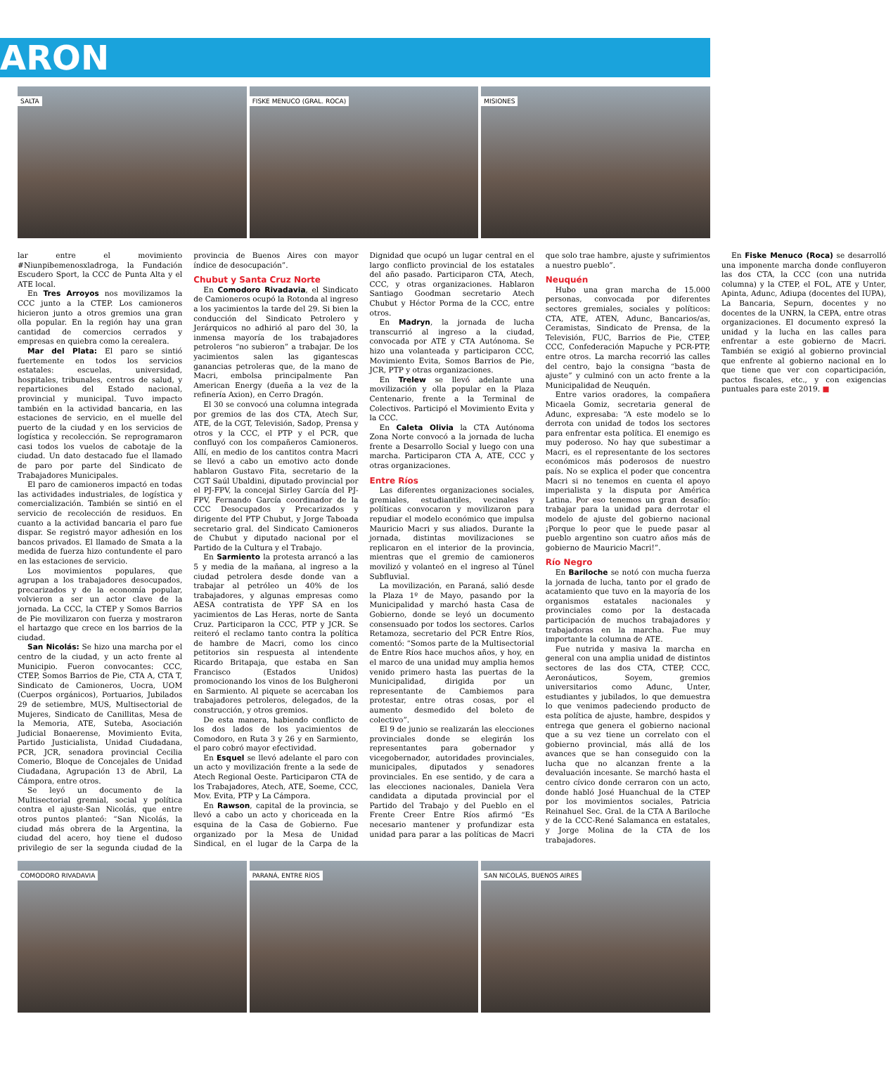ARON
SALTA FISKE MENUCO (GRAL. ROCA) MISIONES
lar entre el movimiento #Niunpibemenosxladroga, la Fundación Escudero Sport, la CCC de Punta Alta y el ATE local.
En Tres Arroyos nos movilizamos la CCC junto a la CTEP. Los camioneros hicieron junto a otros gremios una gran olla popular. En la región hay una gran cantidad de comercios cerrados y empresas en quiebra como la cerealera.
Mar del Plata: El paro se sintió fuertemente en todos los servicios estatales: escuelas, universidad, hospitales, tribunales, centros de salud, y reparticiones del Estado nacional, provincial y municipal. Tuvo impacto también en la actividad bancaria, en las estaciones de servicio, en el muelle del puerto de la ciudad y en los servicios de logística y recolección. Se reprogramaron casi todos los vuelos de cabotaje de la ciudad. Un dato destacado fue el llamado de paro por parte del Sindicato de Trabajadores Municipales.
El paro de camioneros impactó en todas las actividades industriales, de logística y comercialización. También se sintió en el servicio de recolección de residuos. En cuanto a la actividad bancaria el paro fue dispar. Se registró mayor adhesión en los bancos privados. El llamado de Smata a la medida de fuerza hizo contundente el paro en las estaciones de servicio.
Los movimientos populares, que agrupan a los trabajadores desocupados, precarizados y de la economía popular, volvieron a ser un actor clave de la jornada. La CCC, la CTEP y Somos Barrios de Pie movilizaron con fuerza y mostraron el hartazgo que crece en los barrios de la ciudad.
San Nicolás: Se hizo una marcha por el centro de la ciudad, y un acto frente al Municipio. Fueron convocantes: CCC, CTEP, Somos Barrios de Pie, CTA A, CTA T, Sindicato de Camioneros, Uocra, UOM (Cuerpos orgánicos), Portuarios, Jubilados 29 de setiembre, MUS, Multisectorial de Mujeres, Sindicato de Canillitas, Mesa de la Memoria, ATE, Suteba, Asociación Judicial Bonaerense, Movimiento Evita, Partido Justicialista, Unidad Ciudadana, PCR, JCR, senadora provincial Cecilia Comerio, Bloque de Concejales de Unidad Ciudadana, Agrupación 13 de Abril, La Cámpora, entre otros.
Se leyó un documento de la Multisectorial gremial, social y política contra el ajuste-San Nicolás, que entre otros puntos planteó: “San Nicolás, la ciudad más obrera de la Argentina, la ciudad del acero, hoy tiene el dudoso privilegio de ser la segunda ciudad de la provincia de Buenos Aires con mayor índice de desocupación”.
Chubut y Santa Cruz Norte
En Comodoro Rivadavia, el Sindicato de Camioneros ocupó la Rotonda al ingreso a los yacimientos la tarde del 29. Si bien la conducción del Sindicato Petrolero y Jerárquicos no adhirió al paro del 30, la inmensa mayoría de los trabajadores petroleros “no subieron” a trabajar. De los yacimientos salen las gigantescas ganancias petroleras que, de la mano de Macri, embolsa principalmente Pan American Energy (dueña a la vez de la refinería Axion), en Cerro Dragón.
El 30 se convocó una columna integrada por gremios de las dos CTA, Atech Sur, ATE, de la CGT, Televisión, Sadop, Prensa y otros y la CCC, el PTP y el PCR, que confluyó con los compañeros Camioneros. Allí, en medio de los cantitos contra Macri se llevó a cabo un emotivo acto donde hablaron Gustavo Fita, secretario de la CGT Saúl Ubaldini, diputado provincial por el PJ-FPV, la concejal Sirley García del PJ-FPV, Fernando García coordinador de la CCC Desocupados y Precarizados y dirigente del PTP Chubut, y Jorge Taboada secretario gral. del Sindicato Camioneros de Chubut y diputado nacional por el Partido de la Cultura y el Trabajo.
En Sarmiento la protesta arrancó a las 5 y media de la mañana, al ingreso a la ciudad petrolera desde donde van a trabajar al petróleo un 40% de los trabajadores, y algunas empresas como AESA contratista de YPF SA en los yacimientos de Las Heras, norte de Santa Cruz. Participaron la CCC, PTP y JCR. Se reiteró el reclamo tanto contra la política de hambre de Macri, como los cinco petitorios sin respuesta al intendente Ricardo Britapaja, que estaba en San Francisco (Estados Unidos) promocionando los vinos de los Bulgheroni en Sarmiento. Al piquete se acercaban los trabajadores petroleros, delegados, de la construcción, y otros gremios.
De esta manera, habiendo conflicto de los dos lados de los yacimientos de Comodoro, en Ruta 3 y 26 y en Sarmiento, el paro cobró mayor efectividad.
En Esquel se llevó adelante el paro con un acto y movilización frente a la sede de Atech Regional Oeste. Participaron CTA de los Trabajadores, Atech, ATE, Soeme, CCC, Mov. Evita, PTP y La Cámpora.
En Rawson, capital de la provincia, se llevó a cabo un acto y choriceada en la esquina de la Casa de Gobierno. Fue organizado por la Mesa de Unidad Sindical, en el lugar de la Carpa de la Dignidad que ocupó un lugar central en el largo conflicto provincial de los estatales del año pasado. Participaron CTA, Atech, CCC, y otras organizaciones. Hablaron Santiago Goodman secretario Atech Chubut y Héctor Porma de la CCC, entre otros.
En Madryn, la jornada de lucha transcurrió al ingreso a la ciudad, convocada por ATE y CTA Autónoma. Se hizo una volanteada y participaron CCC, Movimiento Evita, Somos Barrios de Pie, JCR, PTP y otras organizaciones.
En Trelew se llevó adelante una movilización y olla popular en la Plaza Centenario, frente a la Terminal de Colectivos. Participó el Movimiento Evita y la CCC.
En Caleta Olivia la CTA Autónoma Zona Norte convocó a la jornada de lucha frente a Desarrollo Social y luego con una marcha. Participaron CTA A, ATE, CCC y otras organizaciones.
Entre Ríos
Las diferentes organizaciones sociales, gremiales, estudiantiles, vecinales y políticas convocaron y movilizaron para repudiar el modelo económico que impulsa Mauricio Macri y sus aliados. Durante la jornada, distintas movilizaciones se replicaron en el interior de la provincia, mientras que el gremio de camioneros movilizó y volanteó en el ingreso al Túnel Subfluvial.
La movilización, en Paraná, salió desde la Plaza 1º de Mayo, pasando por la Municipalidad y marchó hasta Casa de Gobierno, donde se leyó un documento consensuado por todos los sectores. Carlos Retamoza, secretario del PCR Entre Ríos, comentó: “Somos parte de la Multisectorial de Entre Ríos hace muchos años, y hoy, en el marco de una unidad muy amplia hemos venido primero hasta las puertas de la Municipalidad, dirigida por un representante de Cambiemos para protestar, entre otras cosas, por el aumento desmedido del boleto de colectivo”.
El 9 de junio se realizarán las elecciones provinciales donde se elegirán los representantes para gobernador y vicegobernador, autoridades provinciales, municipales, diputados y senadores provinciales. En ese sentido, y de cara a las elecciones nacionales, Daniela Vera candidata a diputada provincial por el Partido del Trabajo y del Pueblo en el Frente Creer Entre Ríos afirmó “Es necesario mantener y profundizar esta unidad para parar a las políticas de Macri que solo trae hambre, ajuste y sufrimientos a nuestro pueblo”.
Neuquén
Hubo una gran marcha de 15.000 personas, convocada por diferentes sectores gremiales, sociales y políticos: CTA, ATE, ATEN, Adunc, Bancarios/as, Ceramistas, Sindicato de Prensa, de la Televisión, FUC, Barrios de Pie, CTEP, CCC, Confederación Mapuche y PCR-PTP, entre otros. La marcha recorrió las calles del centro, bajo la consigna “basta de ajuste” y culminó con un acto frente a la Municipalidad de Neuquén.
Entre varios oradores, la compañera Micaela Gomiz, secretaria general de Adunc, expresaba: “A este modelo se lo derrota con unidad de todos los sectores para enfrentar esta política. El enemigo es muy poderoso. No hay que subestimar a Macri, es el representante de los sectores económicos más poderosos de nuestro país. No se explica el poder que concentra Macri si no tenemos en cuenta el apoyo imperialista y la disputa por América Latina. Por eso tenemos un gran desafío: trabajar para la unidad para derrotar el modelo de ajuste del gobierno nacional ¡Porque lo peor que le puede pasar al pueblo argentino son cuatro años más de gobierno de Mauricio Macri!”.
Río Negro
En Bariloche se notó con mucha fuerza la jornada de lucha, tanto por el grado de acatamiento que tuvo en la mayoría de los organismos estatales nacionales y provinciales como por la destacada participación de muchos trabajadores y trabajadoras en la marcha. Fue muy importante la columna de ATE.
Fue nutrida y masiva la marcha en general con una amplia unidad de distintos sectores de las dos CTA, CTEP, CCC, Aeronáuticos, Soyem, gremios universitarios como Adunc, Unter, estudiantes y jubilados, lo que demuestra lo que venimos padeciendo producto de esta política de ajuste, hambre, despidos y entrega que genera el gobierno nacional que a su vez tiene un correlato con el gobierno provincial, más allá de los avances que se han conseguido con la lucha que no alcanzan frente a la devaluación incesante. Se marchó hasta el centro cívico donde cerraron con un acto, donde habló José Huanchual de la CTEP por los movimientos sociales, Patricia Reinahuel Sec. Gral. de la CTA A Bariloche y de la CCC-René Salamanca en estatales, y Jorge Molina de la CTA de los trabajadores.
En Fiske Menuco (Roca) se desarrolló una imponente marcha donde confluyeron las dos CTA, la CCC (con una nutrida columna) y la CTEP, el FOL, ATE y Unter, Apinta, Adunc, Adiupa (docentes del IUPA), La Bancaria, Sepurn, docentes y no docentes de la UNRN, la CEPA, entre otras organizaciones. El documento expresó la unidad y la lucha en las calles para enfrentar a este gobierno de Macri. También se exigió al gobierno provincial que enfrente al gobierno nacional en lo que tiene que ver con coparticipación, pactos fiscales, etc., y con exigencias puntuales para este 2019. ■
COMODORO RIVADAVIA PARANÁ, ENTRE RÍOS SAN NICOLÁS, BUENOS AIRES